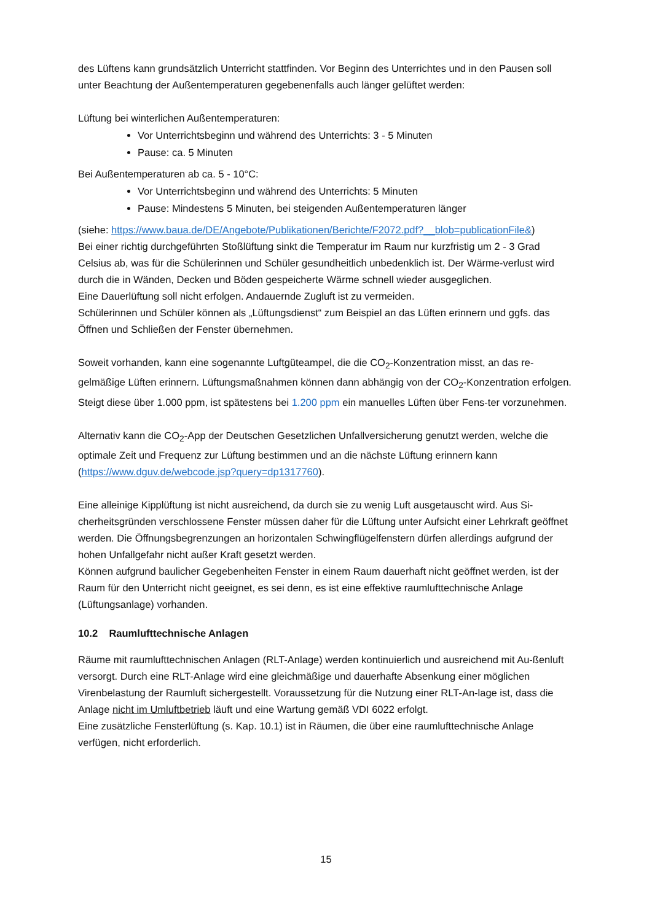des Lüftens kann grundsätzlich Unterricht stattfinden. Vor Beginn des Unterrichtes und in den Pausen soll unter Beachtung der Außentemperaturen gegebenenfalls auch länger gelüftet werden:
Lüftung bei winterlichen Außentemperaturen:
Vor Unterrichtsbeginn und während des Unterrichts: 3 - 5 Minuten
Pause: ca. 5 Minuten
Bei Außentemperaturen ab ca. 5 - 10°C:
Vor Unterrichtsbeginn und während des Unterrichts: 5 Minuten
Pause: Mindestens 5 Minuten, bei steigenden Außentemperaturen länger
(siehe: https://www.baua.de/DE/Angebote/Publikationen/Berichte/F2072.pdf?__blob=publicationFile&)
Bei einer richtig durchgeführten Stoßlüftung sinkt die Temperatur im Raum nur kurzfristig um 2 - 3 Grad Celsius ab, was für die Schülerinnen und Schüler gesundheitlich unbedenklich ist. Der Wärme-verlust wird durch die in Wänden, Decken und Böden gespeicherte Wärme schnell wieder ausgeglichen.
Eine Dauerlüftung soll nicht erfolgen. Andauernde Zugluft ist zu vermeiden.
Schülerinnen und Schüler können als „Lüftungsdienst“ zum Beispiel an das Lüften erinnern und ggfs. das Öffnen und Schließen der Fenster übernehmen.
Soweit vorhanden, kann eine sogenannte Luftgüteampel, die die CO<sub>2</sub>-Konzentration misst, an das re-gelmäßige Lüften erinnern. Lüftungsmaßnahmen können dann abhängig von der CO<sub>2</sub>-Konzentration erfolgen. Steigt diese über 1.000 ppm, ist spätestens bei 1.200 ppm ein manuelles Lüften über Fens-ter vorzunehmen.
Alternativ kann die CO<sub>2</sub>-App der Deutschen Gesetzlichen Unfallversicherung genutzt werden, welche die optimale Zeit und Frequenz zur Lüftung bestimmen und an die nächste Lüftung erinnern kann (https://www.dguv.de/webcode.jsp?query=dp1317760).
Eine alleinige Kipplüftung ist nicht ausreichend, da durch sie zu wenig Luft ausgetauscht wird. Aus Si-cherheitsgründen verschlossene Fenster müssen daher für die Lüftung unter Aufsicht einer Lehrkraft geöffnet werden. Die Öffnungsbegrenzungen an horizontalen Schwingflügelfenstern dürfen allerdings aufgrund der hohen Unfallgefahr nicht außer Kraft gesetzt werden.
Können aufgrund baulicher Gegebenheiten Fenster in einem Raum dauerhaft nicht geöffnet werden, ist der Raum für den Unterricht nicht geeignet, es sei denn, es ist eine effektive raumlufttechnische Anlage (Lüftungsanlage) vorhanden.
10.2 Raumlufttechnische Anlagen
Räume mit raumlufttechnischen Anlagen (RLT-Anlage) werden kontinuierlich und ausreichend mit Au-ßenluft versorgt. Durch eine RLT-Anlage wird eine gleichmäßige und dauerhafte Absenkung einer möglichen Virenbelastung der Raumluft sichergestellt. Voraussetzung für die Nutzung einer RLT-An-lage ist, dass die Anlage nicht im Umluftbetrieb läuft und eine Wartung gemäß VDI 6022 erfolgt.
Eine zusätzliche Fensterlüftung (s. Kap. 10.1) ist in Räumen, die über eine raumlufttechnische Anlage verfügen, nicht erforderlich.
15